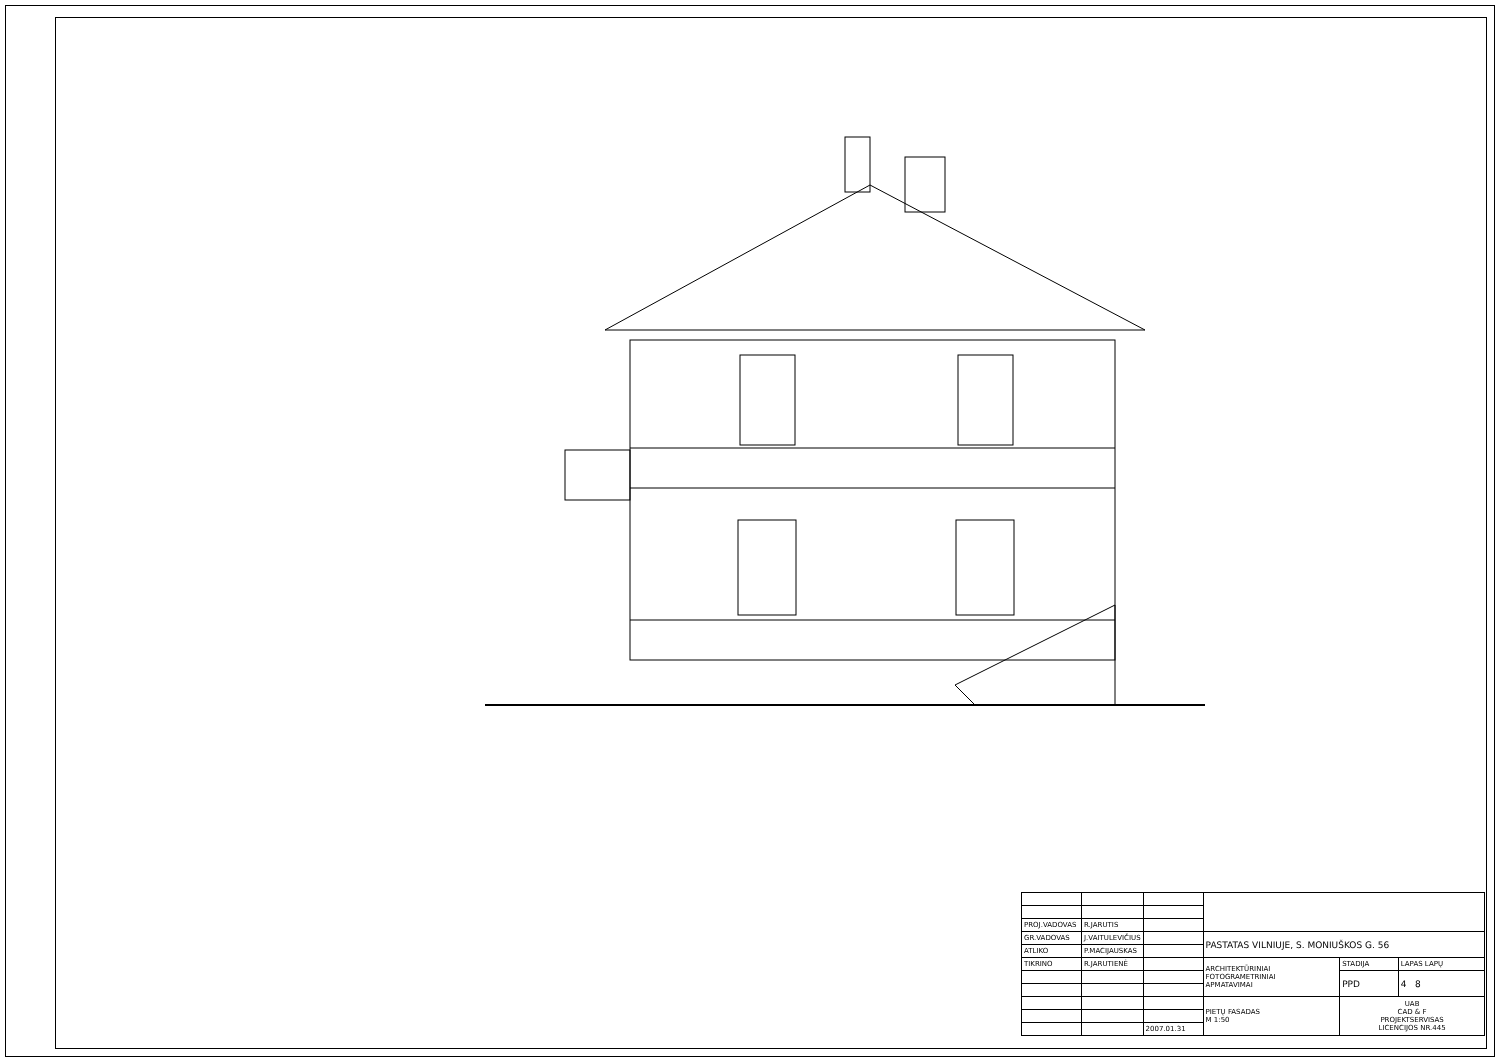| PROJ.VADOVAS | R.JARUTIS | | | | |
| GR.VADOVAS | J.VAITULEVIČIUS | | PASTATAS VILNIUJE, S. MONIUŠKOS G. 56 | | |
| ATLIKO | P.MACIJAUSKAS | | | | |
| TIKRINO | R.JARUTIENĖ | | ARCHITEKTŪRINIAI FOTOGRAMETRINIAI APMATAVIMAI | STADIJA | LAPAS LAPŲ |
| | | | | PPD | 4 8 |
| | | | PIETŲ FASADAS M 1:50 | UAB CAD & F PROJEKTSERVISAS LICENCIJOS NR.445 | |
| | | 2007.01.31 | | | |